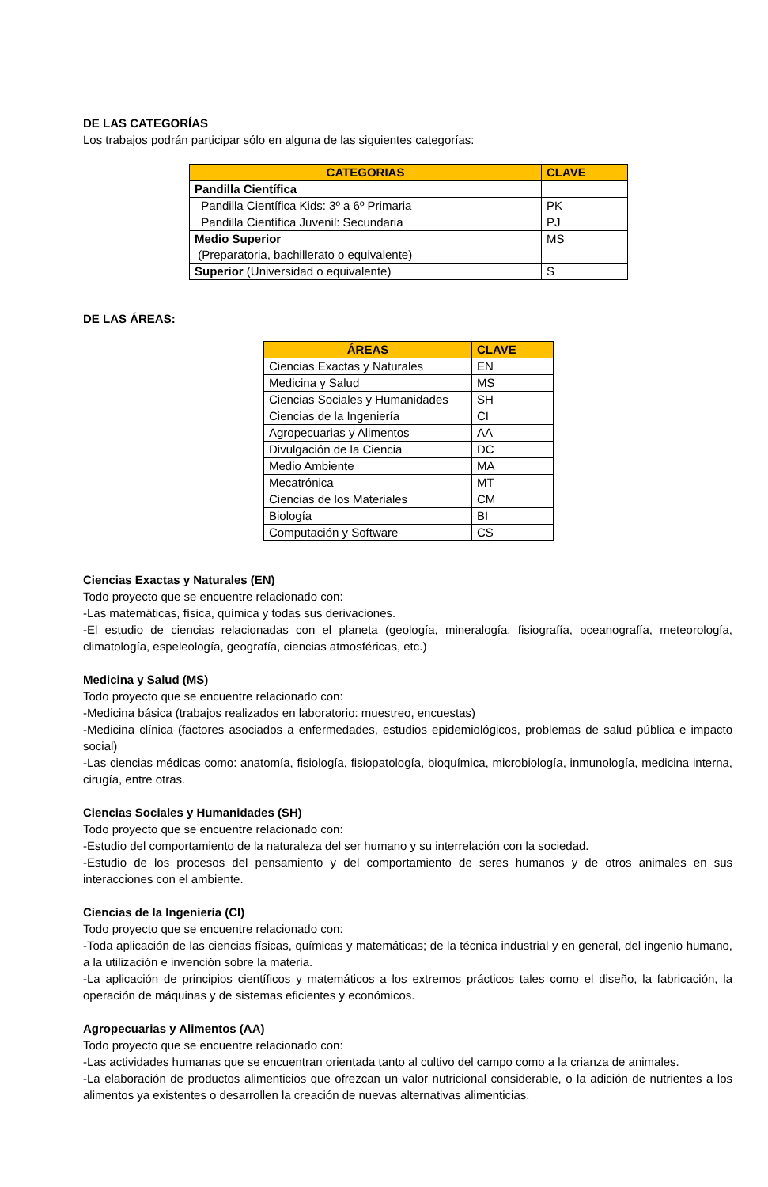DE LAS CATEGORÍAS
Los trabajos podrán participar sólo en alguna de las siguientes categorías:
| CATEGORIAS | CLAVE |
| --- | --- |
| Pandilla Científica | |
| Pandilla Científica Kids: 3º a 6º Primaria | PK |
| Pandilla Científica Juvenil: Secundaria | PJ |
| Medio Superior (Preparatoria, bachillerato o equivalente) | MS |
| Superior (Universidad o equivalente) | S |
DE LAS ÁREAS:
| ÁREAS | CLAVE |
| --- | --- |
| Ciencias Exactas y Naturales | EN |
| Medicina y Salud | MS |
| Ciencias Sociales y Humanidades | SH |
| Ciencias de la Ingeniería | CI |
| Agropecuarias y Alimentos | AA |
| Divulgación de la Ciencia | DC |
| Medio Ambiente | MA |
| Mecatrónica | MT |
| Ciencias de los Materiales | CM |
| Biología | BI |
| Computación y Software | CS |
Ciencias Exactas y Naturales (EN)
Todo proyecto que se encuentre relacionado con:
-Las matemáticas, física, química y todas sus derivaciones.
-El estudio de ciencias relacionadas con el planeta (geología, mineralogía, fisiografía, oceanografía, meteorología, climatología, espeleología, geografía, ciencias atmosféricas, etc.)
Medicina y Salud (MS)
Todo proyecto que se encuentre relacionado con:
-Medicina básica (trabajos realizados en laboratorio: muestreo, encuestas)
-Medicina clínica (factores asociados a enfermedades, estudios epidemiológicos, problemas de salud pública e impacto social)
-Las ciencias médicas como: anatomía, fisiología, fisiopatología, bioquímica, microbiología, inmunología, medicina interna, cirugía, entre otras.
Ciencias Sociales y Humanidades (SH)
Todo proyecto que se encuentre relacionado con:
-Estudio del comportamiento de la naturaleza del ser humano y su interrelación con la sociedad.
-Estudio de los procesos del pensamiento y del comportamiento de seres humanos y de otros animales en sus interacciones con el ambiente.
Ciencias de la Ingeniería (CI)
Todo proyecto que se encuentre relacionado con:
-Toda aplicación de las ciencias físicas, químicas y matemáticas; de la técnica industrial y en general, del ingenio humano, a la utilización e invención sobre la materia.
-La aplicación de principios científicos y matemáticos a los extremos prácticos tales como el diseño, la fabricación, la operación de máquinas y de sistemas eficientes y económicos.
Agropecuarias y Alimentos (AA)
Todo proyecto que se encuentre relacionado con:
-Las actividades humanas que se encuentran orientada tanto al cultivo del campo como a la crianza de animales.
-La elaboración de productos alimenticios que ofrezcan un valor nutricional considerable, o la adición de nutrientes a los alimentos ya existentes o desarrollen la creación de nuevas alternativas alimenticias.